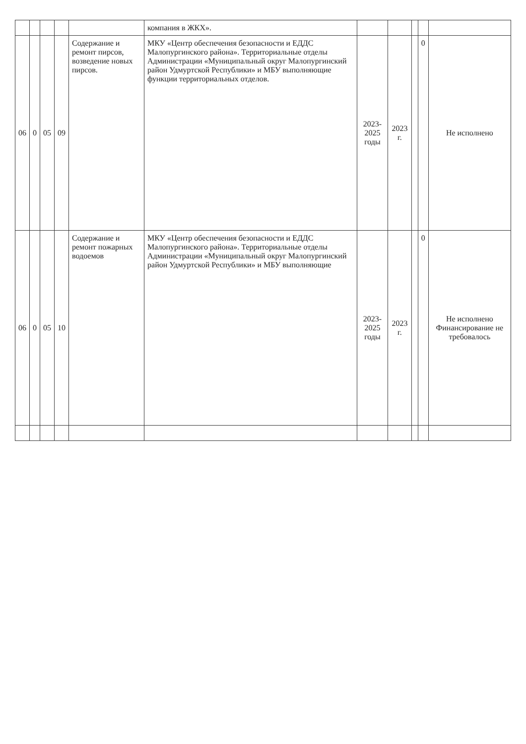| | | | | | компания в ЖКХ». | | | | | |
| 06 | 0 | 05 | 09 | Содержание и ремонт пирсов, возведение новых пирсов. | МКУ «Центр обеспечения безопасности и ЕДДС Малопургинского района». Территориальные отделы Администрации «Муниципальный округ Малопургинский район Удмуртской Республики» и МБУ выполняющие функции территориальных отделов. | 2023-2025 годы | 2023 г. | | 0 | Не исполнено |
| 06 | 0 | 05 | 10 | Содержание и ремонт пожарных водоемов | МКУ «Центр обеспечения безопасности и ЕДДС Малопургинского района». Территориальные отделы Администрации «Муниципальный округ Малопургинский район Удмуртской Республики» и МБУ выполняющие | 2023-2025 годы | 2023 г. | | 0 | Не исполнено Финансирование не требовалось |